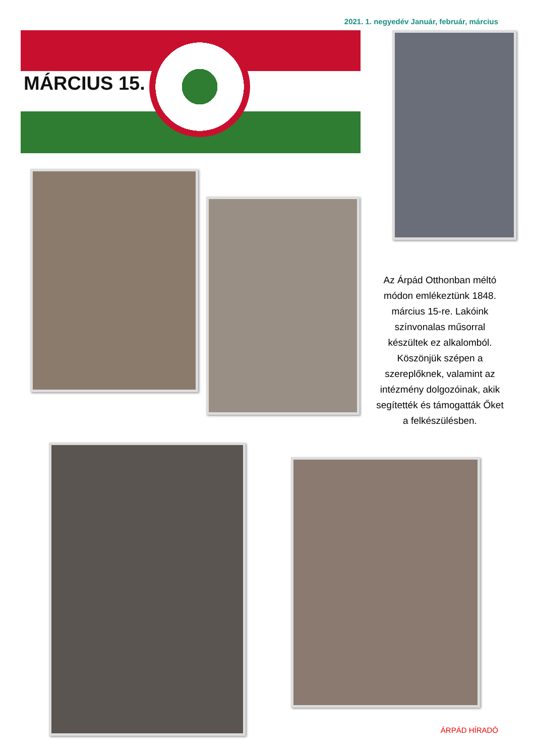2021. 1. negyedév Január, február, március
MÁRCIUS 15.
Az Árpád Otthonban méltó módon emlékeztünk 1848. március 15-re. Lakóink színvonalas műsorral készültek ez alkalomból. Köszönjük szépen a szereplőknek, valamint az intézmény dolgozóinak, akik segítették és támogatták Őket a felkészülésben.
ÁRPÁD HÍRADÓ